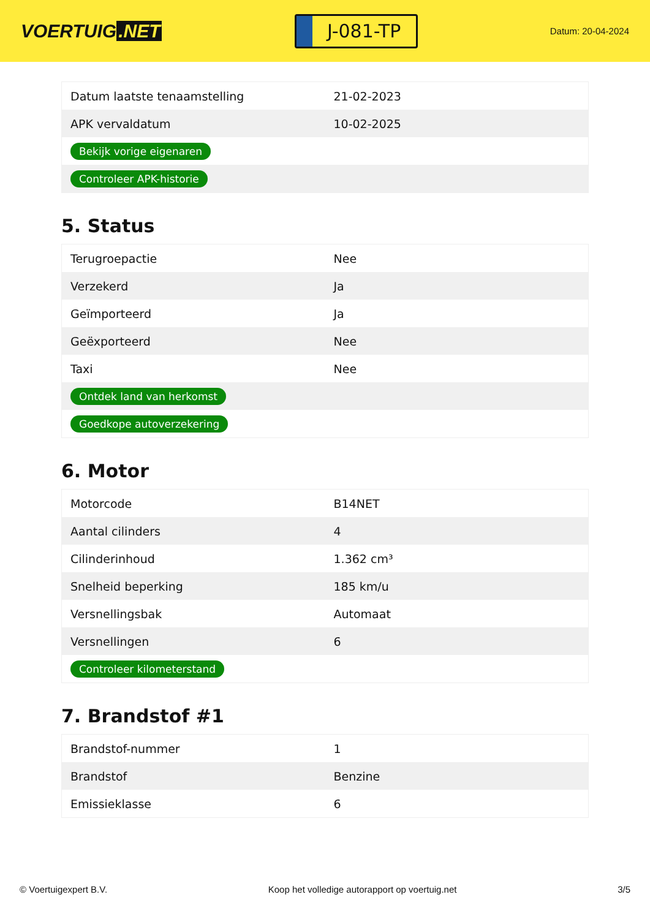VOERTUIG.NET
J-081-TP
Datum: 20-04-2024
| Datum laatste tenaamstelling | 21-02-2023 |
| APK vervaldatum | 10-02-2025 |
| Bekijk vorige eigenaren | |
| Controleer APK-historie | |
5. Status
| Terugroepactie | Nee |
| Verzekerd | Ja |
| Geïmporteerd | Ja |
| Geëxporteerd | Nee |
| Taxi | Nee |
| Ontdek land van herkomst | |
| Goedkope autoverzekering | |
6. Motor
| Motorcode | B14NET |
| Aantal cilinders | 4 |
| Cilinderinhoud | 1.362 cm³ |
| Snelheid beperking | 185 km/u |
| Versnellingsbak | Automaat |
| Versnellingen | 6 |
| Controleer kilometerstand | |
7. Brandstof #1
| Brandstof-nummer | 1 |
| Brandstof | Benzine |
| Emissieklasse | 6 |
© Voertuigexpert B.V. Koop het volledige autorapport op voertuig.net 3/5